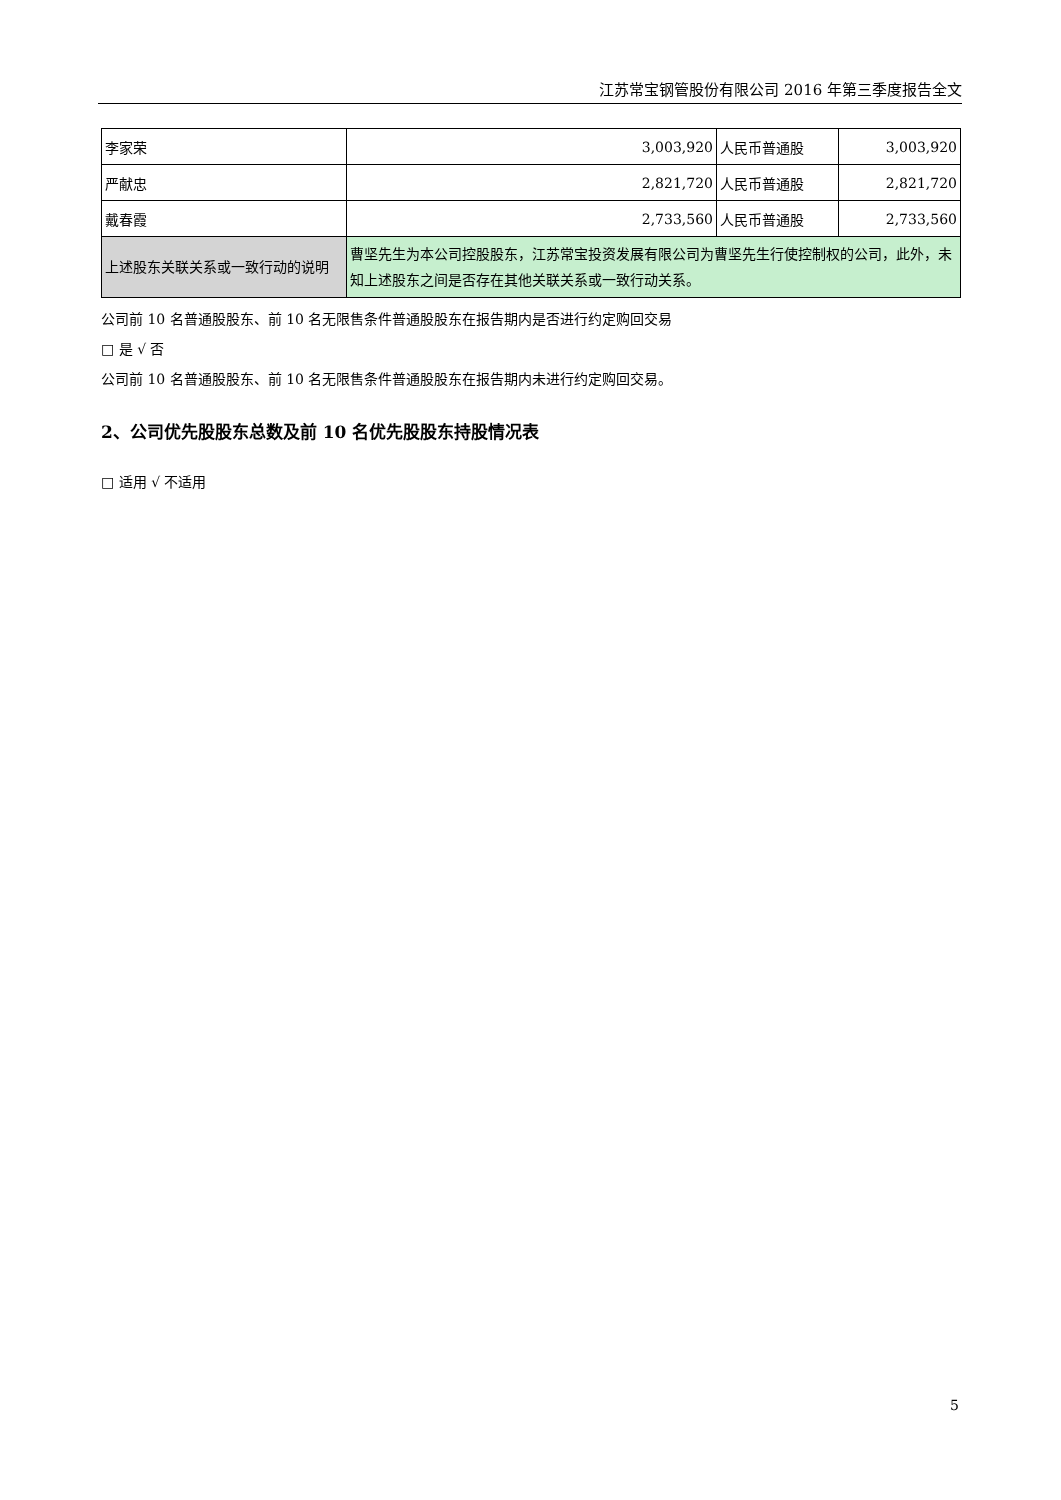江苏常宝钢管股份有限公司 2016 年第三季度报告全文
| 李家荣 | 3,003,920 | 人民币普通股 | 3,003,920 |
| 严献忠 | 2,821,720 | 人民币普通股 | 2,821,720 |
| 戴春霞 | 2,733,560 | 人民币普通股 | 2,733,560 |
| 上述股东关联关系或一致行动的说明 | 曹坚先生为本公司控股股东，江苏常宝投资发展有限公司为曹坚先生行使控制权的公司，此外，未知上述股东之间是否存在其他关联关系或一致行动关系。 | | |
公司前 10 名普通股股东、前 10 名无限售条件普通股股东在报告期内是否进行约定购回交易
□ 是 √ 否
公司前 10 名普通股股东、前 10 名无限售条件普通股股东在报告期内未进行约定购回交易。
2、公司优先股股东总数及前 10 名优先股股东持股情况表
□ 适用 √ 不适用
5